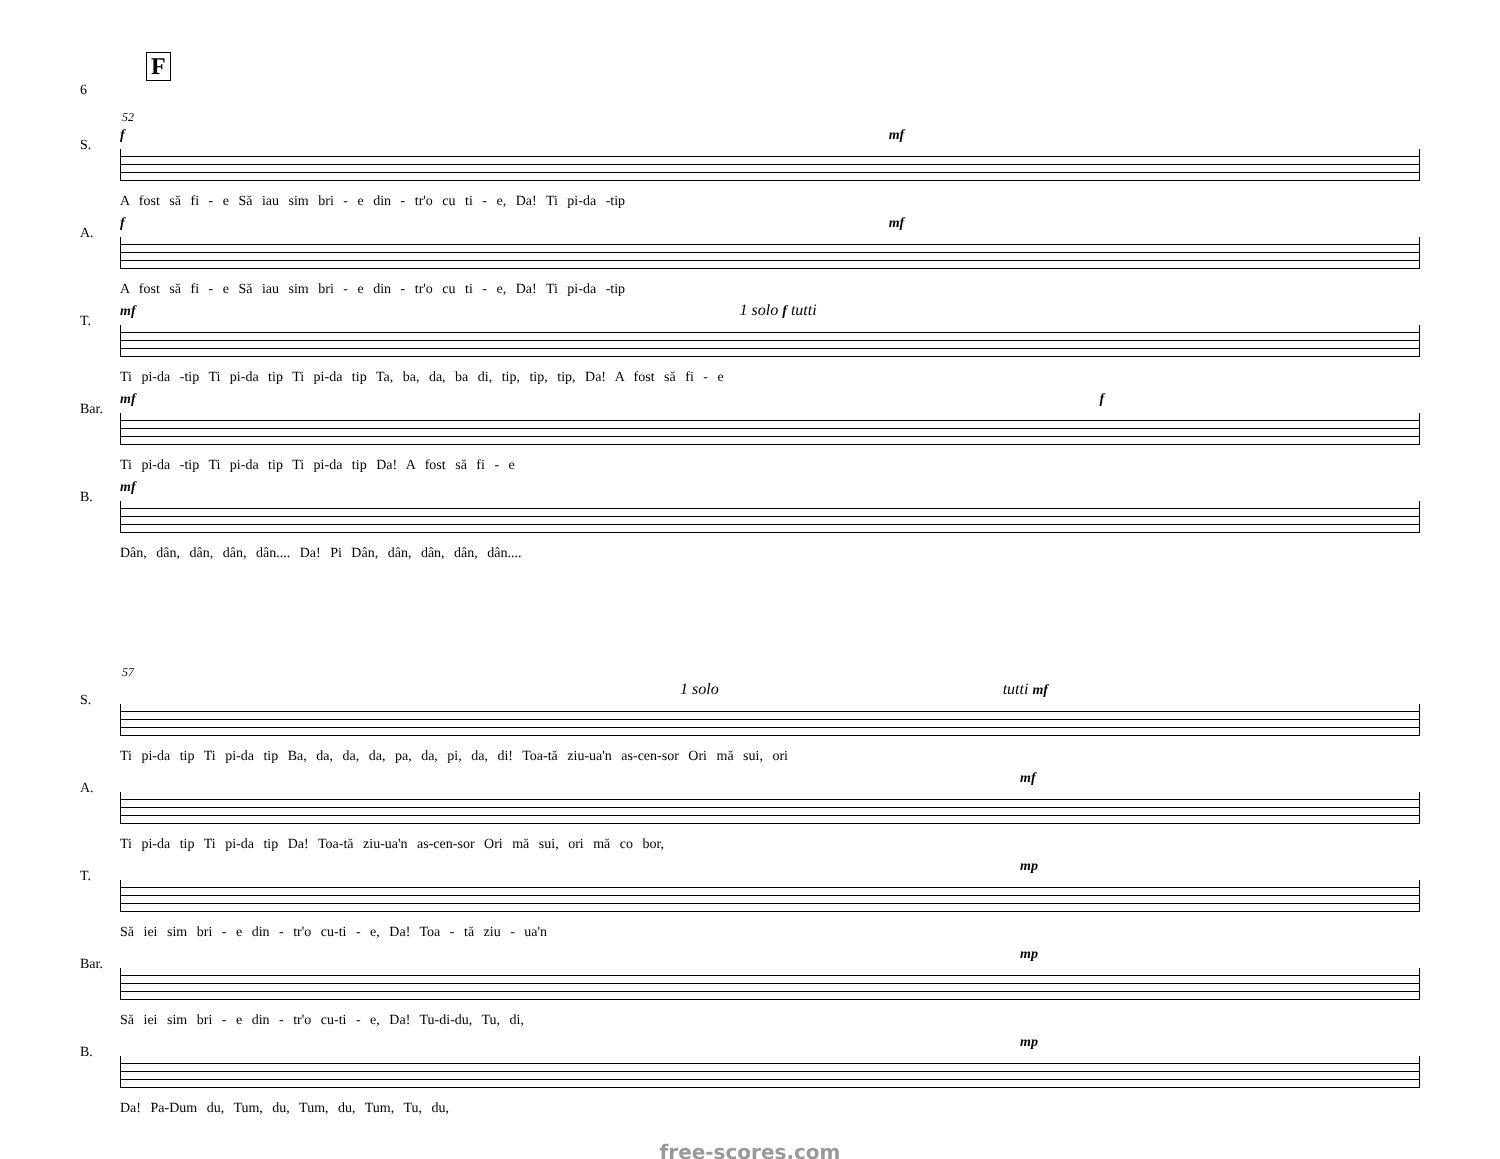F
6
52
S.
f mf
A fost să fi - e Să iau sim bri - e din - tr'o cu ti - e, Da! Ti pi-da -tip
A.
f mf
A fost să fi - e Să iau sim bri - e din - tr'o cu ti - e, Da! Ti pi-da -tip
T.
mf 1 solo f tutti
Ti pi-da -tip Ti pi-da tip Ti pi-da tip Ta, ba, da, ba di, tip, tip, tip, Da! A fost să fi - e
Bar.
mf f
Ti pi-da -tip Ti pi-da tip Ti pi-da tip Da! A fost să fi - e
B.
mf
Dân, dân, dân, dân, dân.... Da! Pi Dân, dân, dân, dân, dân....
57
S.
1 solo tutti mf
Ti pi-da tip Ti pi-da tip Ba, da, da, da, pa, da, pi, da, di! Toa-tă ziu-ua'n as-cen-sor Ori mă sui, ori
A.
mf
Ti pi-da tip Ti pi-da tip Da! Toa-tă ziu-ua'n as-cen-sor Ori mă sui, ori mă co bor,
T.
mp
Să iei sim bri - e din - tr'o cu-ti - e, Da! Toa - tă ziu - ua'n
Bar.
mp
Să iei sim bri - e din - tr'o cu-ti - e, Da! Tu-di-du, Tu, di,
B.
mp
Da! Pa-Dum du, Tum, du, Tum, du, Tum, Tu, du,
free-scores.com